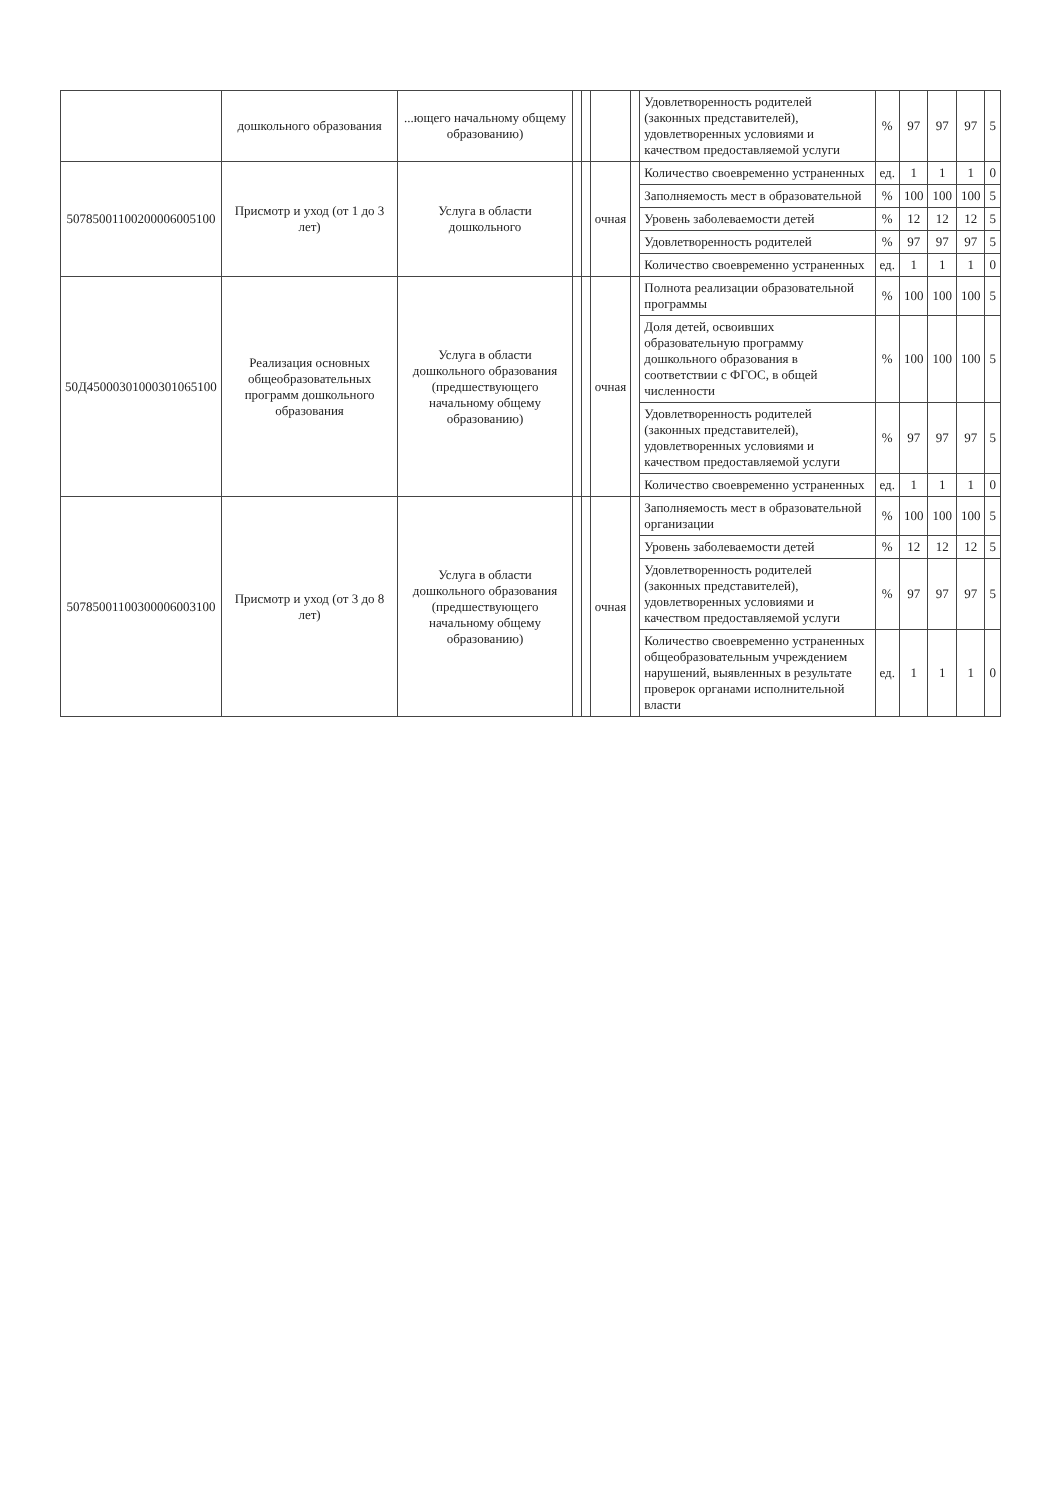| | дошкольного образования | ...ющего начальному общему образованию) | | | | | Удовлетворенность родителей (законных представителей), удовлетворенных условиями и качеством предоставляемой услуги | % | 97 | 97 | 97 | 5 |
| 50785001100200006005100 | Присмотр и уход (от 1 до 3 лет) | Услуга в области дошкольного | | | очная | | Количество своевременно устраненных | ед. | 1 | 1 | 1 | 0 |
| | | | | | | | Заполняемость мест в образовательной | % | 100 | 100 | 100 | 5 |
| | | | | | | | Уровень заболеваемости детей | % | 12 | 12 | 12 | 5 |
| | | | | | | | Удовлетворенность родителей | % | 97 | 97 | 97 | 5 |
| | | | | | | | Количество своевременно устраненных | ед. | 1 | 1 | 1 | 0 |
| 50Д45000301000301065100 | Реализация основных общеобразовательных программ дошкольного образования | Услуга в области дошкольного образования (предшествующего начальному общему образованию) | | | очная | | Полнота реализации образовательной программы | % | 100 | 100 | 100 | 5 |
| | | | | | | | Доля детей, освоивших образовательную программу дошкольного образования в соответствии с ФГОС, в общей численности | % | 100 | 100 | 100 | 5 |
| | | | | | | | Удовлетворенность родителей (законных представителей), удовлетворенных условиями и качеством предоставляемой услуги | % | 97 | 97 | 97 | 5 |
| | | | | | | | Количество своевременно устраненных | ед. | 1 | 1 | 1 | 0 |
| 50785001100300006003100 | Присмотр и уход (от 3 до 8 лет) | Услуга в области дошкольного образования (предшествующего начальному общему образованию) | | | очная | | Заполняемость мест в образовательной организации | % | 100 | 100 | 100 | 5 |
| | | | | | | | Уровень заболеваемости детей | % | 12 | 12 | 12 | 5 |
| | | | | | | | Удовлетворенность родителей (законных представителей), удовлетворенных условиями и качеством предоставляемой услуги | % | 97 | 97 | 97 | 5 |
| | | | | | | | Количество своевременно устраненных общеобразовательным учреждением нарушений, выявленных в результате проверок органами исполнительной власти | ед. | 1 | 1 | 1 | 0 |